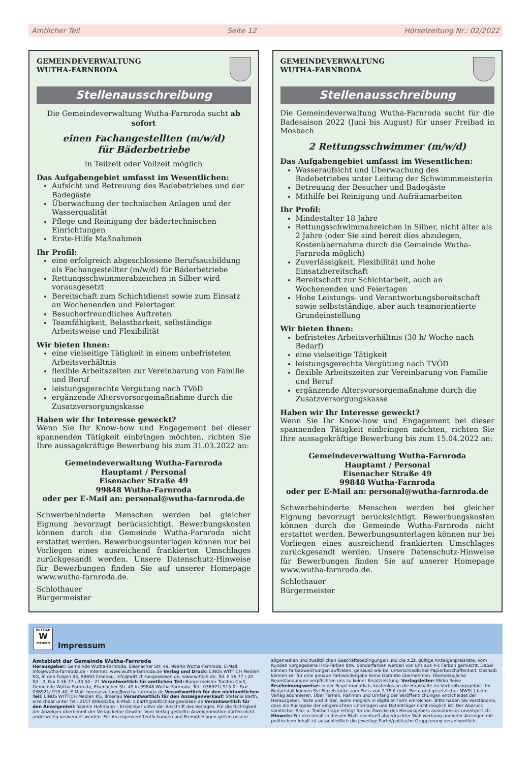Amtlicher Teil Seite 12 Hörselzeitung Nr.: 02/2022
GEMEINDEVERWALTUNG
WUTHA-FARNRODA
Stellenausschreibung
Die Gemeindeverwaltung Wutha-Farnroda sucht ab sofort
einen Fachangestellten (m/w/d)
für Bäderbetriebe
in Teilzeit oder Vollzeit möglich
Das Aufgabengebiet umfasst im Wesentlichen:
Aufsicht und Betreuung des Badebetriebes und der Badegäste
Überwachung der technischen Anlagen und der Wasserqualität
Pflege und Reinigung der bädertechnischen Einrichtungen
Erste-Hilfe Maßnahmen
Ihr Profil:
eine erfolgreich abgeschlossene Berufsausbildung als Fachangestellter (m/w/d) für Bäderbetriebe
Rettungsschwimmerabzeichen in Silber wird vorausgesetzt
Bereitschaft zum Schichtdienst sowie zum Einsatz an Wochenenden und Feiertagen
Besucherfreundliches Auftreten
Teamfähigkeit, Belastbarkeit, selbständige Arbeitsweise und Flexibilität
Wir bieten Ihnen:
eine vielseitige Tätigkeit in einem unbefristeten Arbeitsverhältnis
flexible Arbeitszeiten zur Vereinbarung von Familie und Beruf
leistungsgerechte Vergütung nach TVöD
ergänzende Altersvorsorgemaßnahme durch die Zusatzversorgungskasse
Haben wir Ihr Interesse geweckt?
Wenn Sie Ihr Know-how und Engagement bei dieser spannenden Tätigkeit einbringen möchten, richten Sie Ihre aussagekräftige Bewerbung bis zum 31.03.2022 an:
Gemeindeverwaltung Wutha-Farnroda
Hauptamt / Personal
Eisenacher Straße 49
99848 Wutha-Farnroda
oder per E-Mail an: personal@wutha-farnroda.de
Schwerbehinderte Menschen werden bei gleicher Eignung bevorzugt berücksichtigt. Bewerbungskosten können durch die Gemeinde Wutha-Farnroda nicht erstattet werden. Bewerbungsunterlagen können nur bei Vorliegen eines ausreichend frankierten Umschlages zurückgesandt werden. Unsere Datenschutz-Hinweise für Bewerbungen finden Sie auf unserer Homepage www.wutha-farnroda.de.
Schlothauer
Bürgermeister
GEMEINDEVERWALTUNG
WUTHA-FARNRODA
Stellenausschreibung
Die Gemeindeverwaltung Wutha-Farnroda sucht für die Badesaison 2022 (Juni bis August) für unser Freibad in Mosbach
2 Rettungsschwimmer (m/w/d)
Das Aufgabengebiet umfasst im Wesentlichen:
Wasseraufsicht und Überwachung des Badebetriebes unter Leitung der Schwimmmeisterin
Betreuung der Besucher und Badegäste
Mithilfe bei Reinigung und Aufräumarbeiten
Ihr Profil:
Mindestalter 18 Jahre
Rettungsschwimmabzeichen in Silber, nicht älter als 2 Jahre (oder Sie sind bereit dies abzulegen, Kostenübernahme durch die Gemeinde Wutha-Farnroda möglich)
Zuverlässigkeit, Flexibilität und hohe Einsatzbereitschaft
Bereitschaft zur Schichtarbeit, auch an Wochenenden und Feiertagen
Hohe Leistungs- und Verantwortungsbereitschaft sowie selbstständige, aber auch teamorientierte Grundeinstellung
Wir bieten Ihnen:
befristetes Arbeitsverhältnis (30 h/ Woche nach Bedarf)
eine vielseitige Tätigkeit
leistungsgerechte Vergütung nach TVÖD
flexible Arbeitszeiten zur Vereinbarung von Familie und Beruf
ergänzende Altersvorsorgemaßnahme durch die Zusatzversorgungskasse
Haben wir Ihr Interesse geweckt?
Wenn Sie Ihr Know-how und Engagement bei dieser spannenden Tätigkeit einbringen möchten, richten Sie Ihre aussagekräftige Bewerbung bis zum 15.04.2022 an:
Gemeindeverwaltung Wutha-Farnroda
Hauptamt / Personal
Eisenacher Straße 49
99848 Wutha-Farnroda
oder per E-Mail an: personal@wutha-farnroda.de
Schwerbehinderte Menschen werden bei gleicher Eignung bevorzugt berücksichtigt. Bewerbungskosten können durch die Gemeinde Wutha-Farnroda nicht erstattet werden. Bewerbungsunterlagen können nur bei Vorliegen eines ausreichend frankierten Umschlages zurückgesandt werden. Unsere Datenschutz-Hinweise für Bewerbungen finden Sie auf unserer Homepage www.wutha-farnroda.de.
Schlothauer
Bürgermeister
WITTICH
W
MEDIEN
Impressum
Amtsblatt der Gemeinde Wutha-Farnroda
Herausgeber: Gemeinde Wutha-Farnroda, Eisenacher Str. 49, 99848 Wutha-Farnroda, E-Mail: info@wutha-farnroda.de · Internet: www.wutha-farnroda.de Verlag und Druck: LINUS WITTICH Medien KG, In den Folgen 43, 98693 Ilmenau, info@wittich-langewiesen.de, www.wittich.de, Tel. 0 36 77 / 20 50 - 0, Fax 0 36 77 / 20 50 - 21 Verantwortlich für amtlichen Teil: Bürgermeister Torsten Gieß, Gemeinde Wutha-Farnroda, Eisenacher Str. 49 in 99848 Wutha-Farnroda, Tel.: 036921/ 915-0 · Fax: 036921/ 915-40, E-Mail: hoerselzeitung@wutha-farnroda.de Verantwortlich für den nichtamtlichen Teil: LINUS WITTICH Medien KG, Ilmenau Verantwortlich für den Anzeigenverkauf: Stefanie Barth, erreichbar unter Tel.: 0157 80668356, E-Mail: s.barth@wittich-langewiesen.de Verantwortlich für den Anzeigenteil: Yasmin Hohmann – Erreichbar unter der Anschrift des Verlages. Für die Richtigkeit der Anzeigen übernimmt der Verlag keine Gewähr. Vom Verlag gestellte Anzeigenmotive dürfen nicht anderweitig verwendet werden. Für Anzeigenveröffentlichungen und Fremdbeilagen gelten unsere allgemeinen und zusätzlichen Geschäftsbedingungen und die z.Zt. gültige Anzeigenpreisliste. Vom Kunden vorgegebene HKS-Farben bzw. Sonderfarben werden von uns aus 4-c Farben gemischt. Dabei können Farbabweichungen auftreten, genauso wie bei unterschiedlicher Papierbeschaffenheit. Deshalb können wir für eine genaue Farbwiedergabe keine Garantie übernehmen. Diesbezügliche Beanstandungen verpflichten uns zu keiner Ersatzleistung. Verlagsleiter: Mirko Reise Erscheinungsweise: In der Regel monatlich, kostenlos an die Haushalte im Verbreitungsgebiet. Im Bedarfsfall können Sie Einzelstücke zum Preis von 2,75 € (inkl. Porto und gesetzlicher MWSt.) beim Verlag abonnieren. Über Termin, Rahmen und Umfang der Veröffentlichungen entscheidet der Herausgeber. Texte und Bilder, wenn möglich in digitaler Form einreichen. Bitte haben Sie Verständnis, dass die Rückgabe der eingereichten Unterlagen und Datenträger nicht möglich ist. Der Abdruck sämtlicher Bild- u. Textbeiträge erfolgt für die Zwecke des Herausgebers ausnahmslos unentgeltlich.
Hinweis: Für den Inhalt in diesem Blatt eventuell abgedruckter Wahlwerbung und/oder Anzeigen mit politischem Inhalt ist ausschließlich die jeweilige Partei/politische Gruppierung verantwortlich.